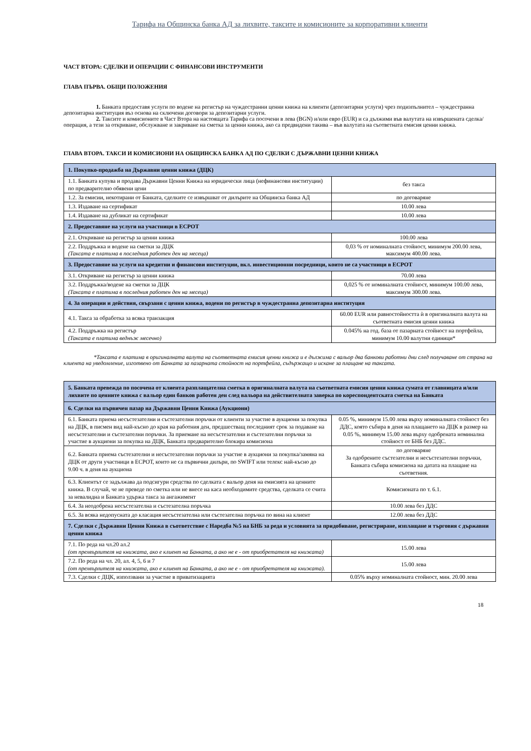Тарифа на Общинска банка АД за лихвите, таксите и комисионите за корпоративни клиенти
ЧАСТ ВТОРА: СДЕЛКИ И ОПЕРАЦИИ С ФИНАНСОВИ ИНСТРУМЕНТИ
ГЛАВА ПЪРВА. ОБЩИ ПОЛОЖЕНИЯ
1. Банката предоставя услуги по водене на регистър на чуждестранни ценни книжа на клиенти (депозитарни услуги) чрез подизпълнител – чуждестранна депозитарна институция въз основа на сключени договори за депозитарни услуги.
2. Таксите и комисионите в Част Втора на настоящата Тарифа са посочени в лева (BGN) и/или евро (EUR) и са дължими във валутата на извършената сделка/операция, а тези за откриване, обслужване и закриване на сметка за ценни книжа, ако са предвидени такива – във валутата на съответната емисия ценни книжа.
ГЛАВА ВТОРА. ТАКСИ И КОМИСИОНИ НА ОБЩИНСКА БАНКА АД ПО СДЕЛКИ С ДЪРЖАВНИ ЦЕННИ КНИЖА
| 1. Покупко-продажба на Държавни ценни книжа (ДЦК) | |
| 1.1. Банката купува и продава Държавни Ценни Книжа на юридически лица (нефинансови институции) по предварително обявени цени | без такса |
| 1.2. За емисии, некотирани от Банката, сделките се извършват от дилърите на Общинска банка АД | по договаряне |
| 1.3. Издаване на сертификат | 10.00 лева |
| 1.4. Издаване на дубликат на сертификат | 10.00 лева |
| 2. Предоставяне на услуги на участници в ЕСРОТ | |
| 2.1. Откриване на регистър за ценни книжа | 100.00 лева |
| 2.2. Поддръжка и водене на сметки за ДЦК (Таксата е платима в последния работен ден на месеца) | 0,03 % от номиналната стойност, минимум 200.00 лева, максимум 400.00 лева. |
| 3. Предоставяне на услуги на кредитни и финансови институции, вкл. инвестиционни посредници, които не са участници в ЕСРОТ | |
| 3.1. Откриване на регистър за ценни книжа | 70.00 лева |
| 3.2. Поддръжка/водене на сметки за ДЦК (Таксата е платима в последния работен ден на месеца) | 0,025 % от номиналната стойност, минимум 100.00 лева, максимум 300.00 лева. |
| 4. За операции и действия, свързани с ценни книжа, водени по регистър в чуждестранна депозитарна институция | |
| 4.1. Такса за обработка за всяка транзакция | 60.00 EUR или равностойността ѝ в оригиналната валута на съответната емисия ценни книжа |
| 4.2. Поддръжка на регистър (Таксата е платима веднъж месечно) | 0.045% на год. база от пазарната стойност на портфейла, минимум 10.00 валутни единици* |
*Таксата е платима в оригиналната валута на съответната емисия ценни книжа и е дължима с вальор два банкови работни дни след получаване от страна на клиента на уведомление, изготвено от Банката за пазарната стойност на портфейла, съдържащо и искане за плащане на таксата.
| 5. Банката превежда по посочена от клиента разплащателна сметка в оригиналната валута на съответната емисия ценни книжа сумата от главницата и/или лихвите по ценните книжа с вальор един банков работен ден след вальора на действителната заверка по кореспондентската сметка на Банката | |
| 6. Сделки на първичен пазар на Държавни Ценни Книжа (Аукциони) | |
| 6.1. Банката приема несъстезателни и състезателни поръчки от клиенти за участие в аукциони за покупка на ДЦК, в писмен вид най-късно до края на работния ден, предшестващ последният срок за подаване на несъстезателни и състезателни поръчки. За приемане на несъстезателни и състезателни поръчки за участие в аукциони за покупка на ДЦК, Банката предварително блокира комисиона | 0.05 %, минимум 15.00 лева върху номиналната стойност без ДДС, която събира в деня на плащането на ДЦК в размер на 0.05 %, минимум 15.00 лева върху одобрената номинална стойност от БНБ без ДДС. |
| 6.2. Банката приема състезателни и несъстезателни поръчки за участие в аукциони за покупка/замяна на ДЦК от други участници в ЕСРОТ, които не са първични дилъри, по SWIFT или телекс най-късно до 9.00 ч. в деня на аукциона | по договаряне За одобрените състезателни и несъстезателни поръчки, Банката събира комисиона на датата на плащане на съответния. |
| 6.3. Клиентът се задължава да подсигури средства по сделката с вальор деня на емисията на ценните книжа. В случай, че не преведе по сметка или не внесе на каса необходимите средства, сделката се счита за невалидна и Банката удържа такса за ангажимент | Комисионата по т. 6.1. |
| 6.4. За неодобрена несъстезателна и състезателна поръчка | 10.00 лева без ДДС |
| 6.5. За всяка недопусната до класация несъстезателна или състезателна поръчка по вина на клиент | 12.00 лева без ДДС |
| 7. Сделки с Държавни Ценни Книжа в съответствие с Наредба №5 на БНБ за реда и условията за придобиване, регистриране, изплащане и търговия с държавни ценни книжа | |
| 7.1. По реда на чл.20 ал.2 (от прехвърлителя на книжата, ако е клиент на Банката, а ако не е - от приобретателя на книжата) | 15.00 лева |
| 7.2. По реда на чл. 20, ал. 4, 5, 6 и 7 (от прехвърлителя на книжата, ако е клиент на Банката, а ако не е - от приобретателя на книжата). | 15.00 лева |
| 7.3. Сделки с ДЦК, използвани за участие в приватизацията | 0.05% върху номиналната стойност, мин. 20.00 лева |
18